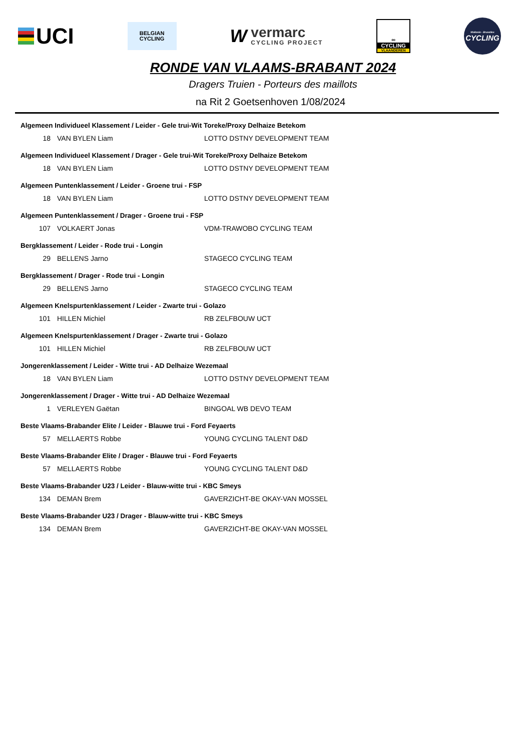UCI
BELGIAN
CYCLING
Wvermarc
CYCLING PROJECT
∞
CYCLING
VLAANDEREN
Wallonie - Bruxelles
CYCLING
RONDE VAN VLAAMS-BRABANT 2024
Dragers Truien - Porteurs des maillots
na Rit 2 Goetsenhoven 1/08/2024
Algemeen Individueel Klassement / Leider - Gele trui-Wit Toreke/Proxy Delhaize Betekom
| 18 | VAN BYLEN Liam | LOTTO DSTNY DEVELOPMENT TEAM |
Algemeen Individueel Klassement / Drager - Gele trui-Wit Toreke/Proxy Delhaize Betekom
| 18 | VAN BYLEN Liam | LOTTO DSTNY DEVELOPMENT TEAM |
Algemeen Puntenklassement / Leider - Groene trui - FSP
| 18 | VAN BYLEN Liam | LOTTO DSTNY DEVELOPMENT TEAM |
Algemeen Puntenklassement / Drager - Groene trui - FSP
| 107 | VOLKAERT Jonas | VDM-TRAWOBO CYCLING TEAM |
Bergklassement / Leider - Rode trui - Longin
| 29 | BELLENS Jarno | STAGECO CYCLING TEAM |
Bergklassement / Drager - Rode trui - Longin
| 29 | BELLENS Jarno | STAGECO CYCLING TEAM |
Algemeen Knelspurtenklassement / Leider - Zwarte trui - Golazo
| 101 | HILLEN Michiel | RB ZELFBOUW UCT |
Algemeen Knelspurtenklassement / Drager - Zwarte trui - Golazo
| 101 | HILLEN Michiel | RB ZELFBOUW UCT |
Jongerenklassement / Leider - Witte trui - AD Delhaize Wezemaal
| 18 | VAN BYLEN Liam | LOTTO DSTNY DEVELOPMENT TEAM |
Jongerenklassement / Drager - Witte trui - AD Delhaize Wezemaal
| 1 | VERLEYEN Gaëtan | BINGOAL WB DEVO TEAM |
Beste Vlaams-Brabander Elite / Leider - Blauwe trui - Ford Feyaerts
| 57 | MELLAERTS Robbe | YOUNG CYCLING TALENT D&D |
Beste Vlaams-Brabander Elite / Drager - Blauwe trui - Ford Feyaerts
| 57 | MELLAERTS Robbe | YOUNG CYCLING TALENT D&D |
Beste Vlaams-Brabander U23 / Leider - Blauw-witte trui - KBC Smeys
| 134 | DEMAN Brem | GAVERZICHT-BE OKAY-VAN MOSSEL |
Beste Vlaams-Brabander U23 / Drager - Blauw-witte trui - KBC Smeys
| 134 | DEMAN Brem | GAVERZICHT-BE OKAY-VAN MOSSEL |